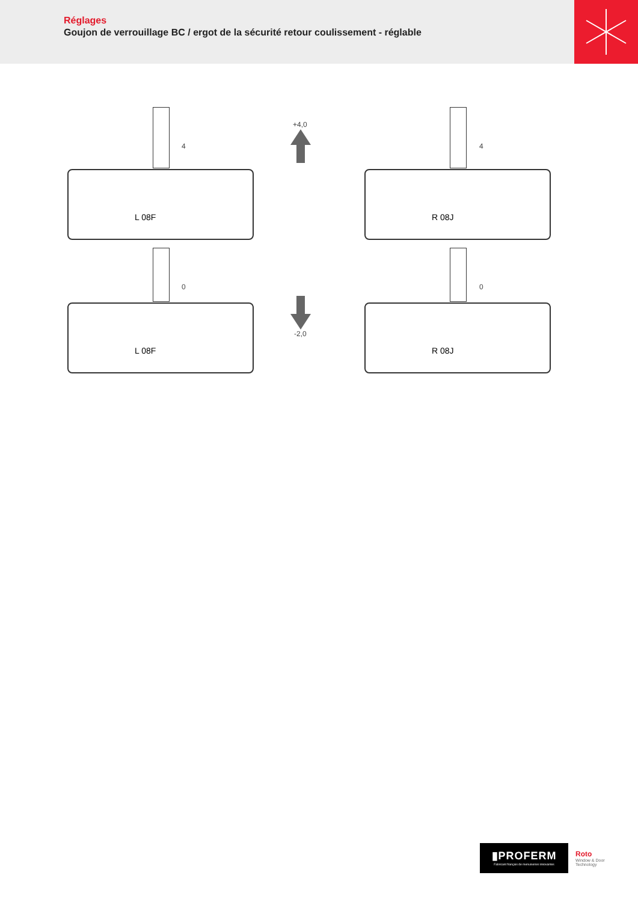Réglages
Goujon de verrouillage BC / ergot de la sécurité retour coulissement - réglable
L 08F
4
R 08J
4
+4,0
L 08F
0
R 08J
0
-2,0
▮PROFERM
Fabricant français de menuiseries innovantes
Roto
Window & Door Technology